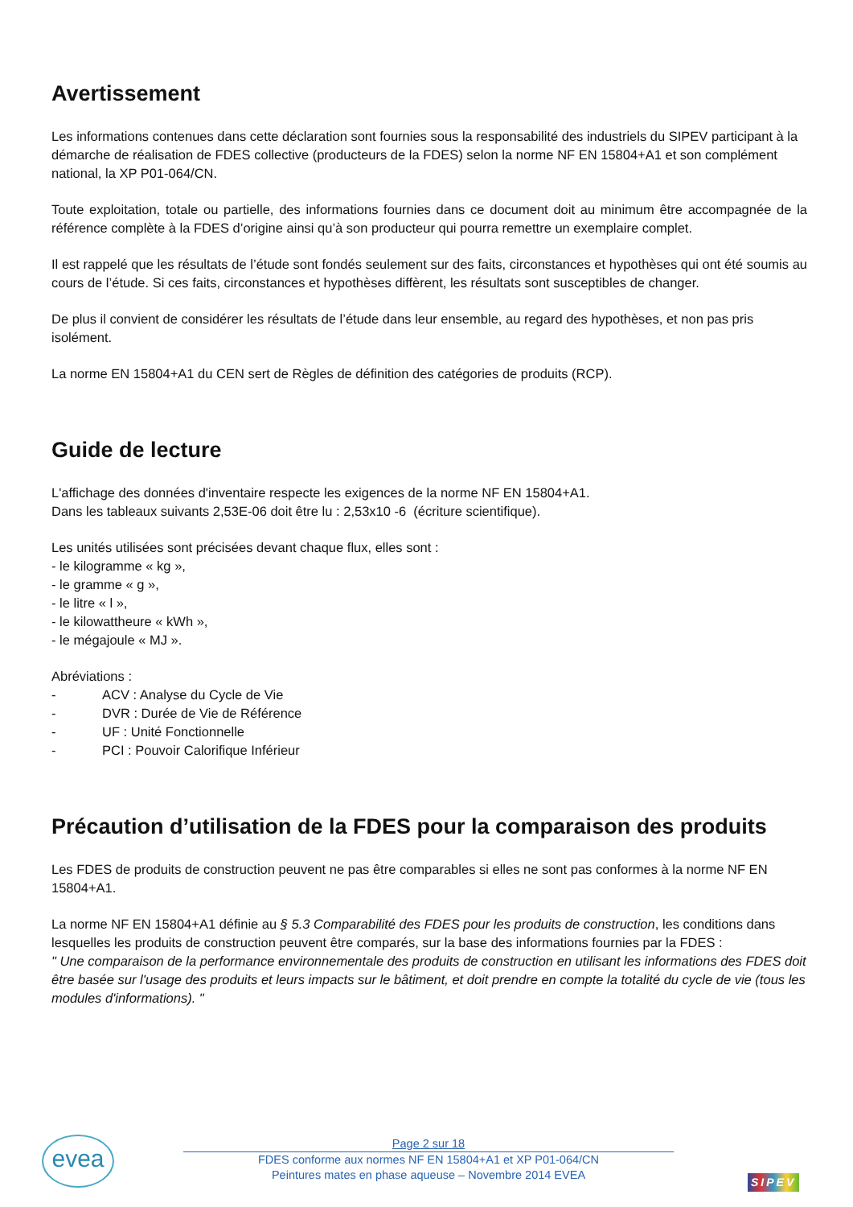Avertissement
Les informations contenues dans cette déclaration sont fournies sous la responsabilité des industriels du SIPEV participant à la démarche de réalisation de FDES collective (producteurs de la FDES) selon la norme NF EN 15804+A1 et son complément national, la XP P01-064/CN.
Toute exploitation, totale ou partielle, des informations fournies dans ce document doit au minimum être accompagnée de la référence complète à la FDES d’origine ainsi qu’à son producteur qui pourra remettre un exemplaire complet.
Il est rappelé que les résultats de l’étude sont fondés seulement sur des faits, circonstances et hypothèses qui ont été soumis au cours de l’étude. Si ces faits, circonstances et hypothèses diffèrent, les résultats sont susceptibles de changer.
De plus il convient de considérer les résultats de l’étude dans leur ensemble, au regard des hypothèses, et non pas pris isolément.
La norme EN 15804+A1 du CEN sert de Règles de définition des catégories de produits (RCP).
Guide de lecture
L'affichage des données d'inventaire respecte les exigences de la norme NF EN 15804+A1.
Dans les tableaux suivants 2,53E-06 doit être lu : 2,53x10 -6 (écriture scientifique).
Les unités utilisées sont précisées devant chaque flux, elles sont :
- le kilogramme « kg »,
- le gramme « g »,
- le litre « l »,
- le kilowattheure « kWh »,
- le mégajoule « MJ ».
Abréviations :
- ACV : Analyse du Cycle de Vie
- DVR : Durée de Vie de Référence
- UF : Unité Fonctionnelle
- PCI : Pouvoir Calorifique Inférieur
Précaution d’utilisation de la FDES pour la comparaison des produits
Les FDES de produits de construction peuvent ne pas être comparables si elles ne sont pas conformes à la norme NF EN 15804+A1.
La norme NF EN 15804+A1 définie au § 5.3 Comparabilité des FDES pour les produits de construction, les conditions dans lesquelles les produits de construction peuvent être comparés, sur la base des informations fournies par la FDES :
" Une comparaison de la performance environnementale des produits de construction en utilisant les informations des FDES doit être basée sur l'usage des produits et leurs impacts sur le bâtiment, et doit prendre en compte la totalité du cycle de vie (tous les modules d'informations). "
evea
Page 2 sur 18
FDES conforme aux normes NF EN 15804+A1 et XP P01-064/CN
Peintures mates en phase aqueuse – Novembre 2014 EVEA
SIPEV